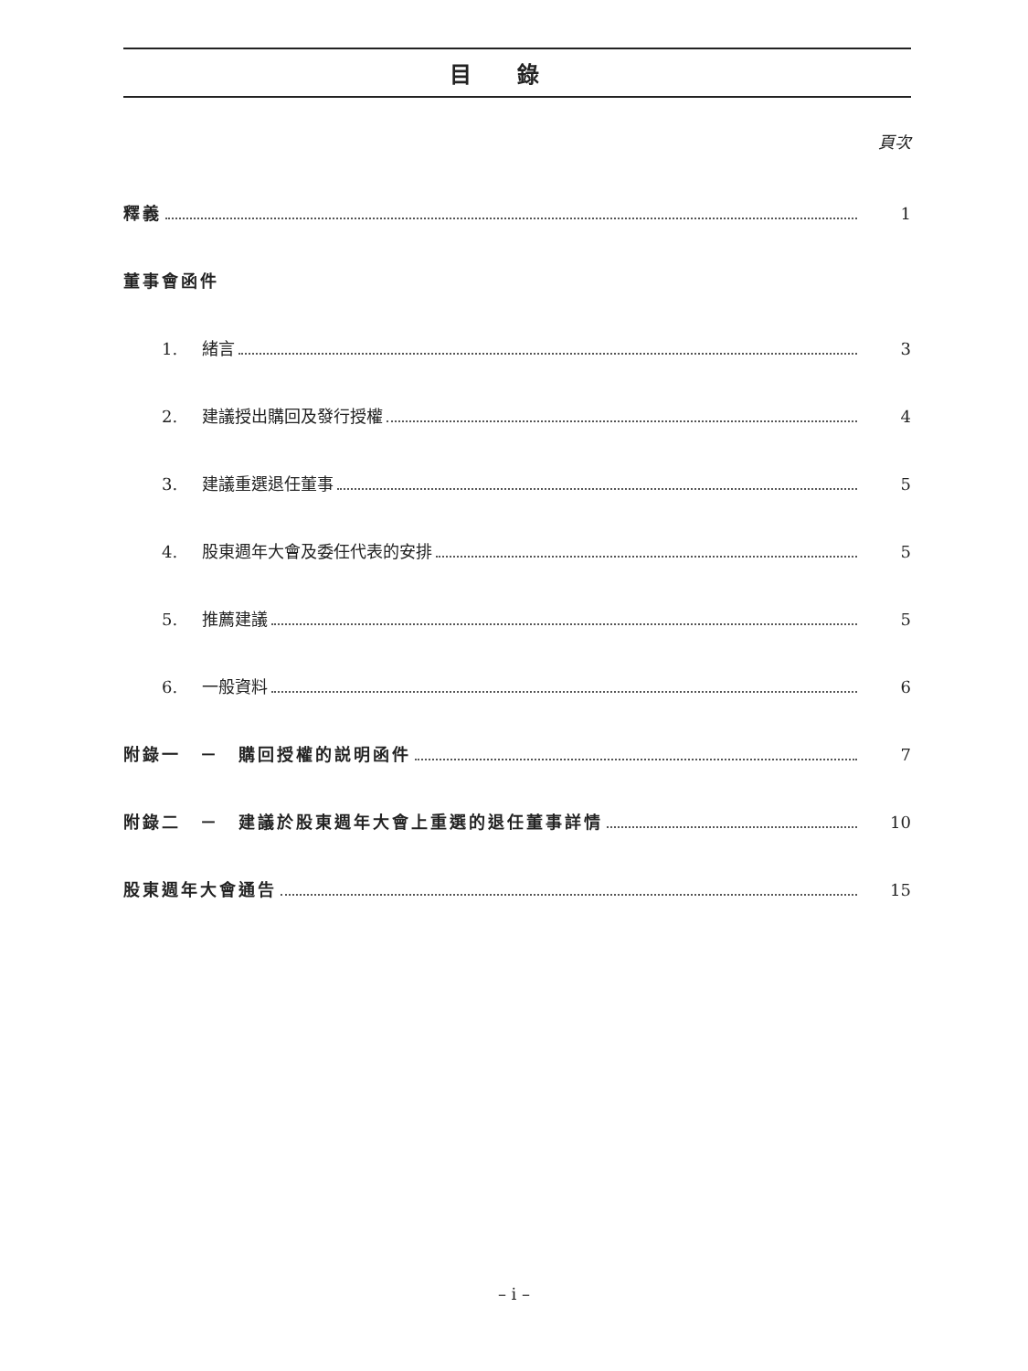目錄
頁次
釋義 1
董事會函件
1. 緒言 3
2. 建議授出購回及發行授權 4
3. 建議重選退任董事 5
4. 股東週年大會及委任代表的安排 5
5. 推薦建議 5
6. 一般資料 6
附錄一　－　購回授權的説明函件 7
附錄二　－　建議於股東週年大會上重選的退任董事詳情 10
股東週年大會通告 15
– i –